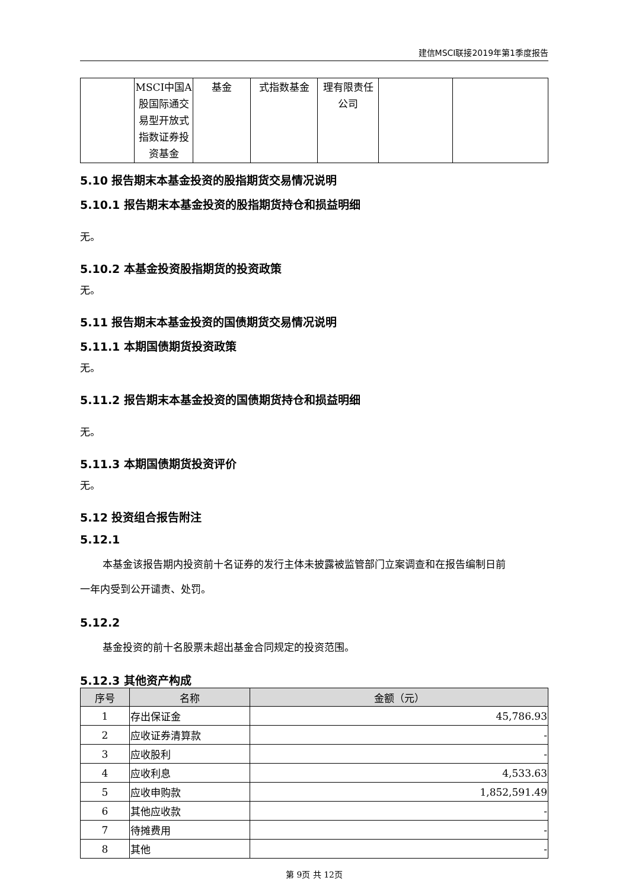建信MSCI联接2019年第1季度报告
| | MSCI中国A股国际通交易型开放式指数证券投资基金 | 基金 | 式指数基金 | 理有限责任公司 | | |
5.10 报告期末本基金投资的股指期货交易情况说明
5.10.1 报告期末本基金投资的股指期货持仓和损益明细
无。
5.10.2 本基金投资股指期货的投资政策
无。
5.11 报告期末本基金投资的国债期货交易情况说明
5.11.1 本期国债期货投资政策
无。
5.11.2 报告期末本基金投资的国债期货持仓和损益明细
无。
5.11.3 本期国债期货投资评价
无。
5.12 投资组合报告附注
5.12.1
本基金该报告期内投资前十名证券的发行主体未披露被监管部门立案调查和在报告编制日前
一年内受到公开谴责、处罚。
5.12.2
基金投资的前十名股票未超出基金合同规定的投资范围。
5.12.3 其他资产构成
| 序号 | 名称 | 金额（元） |
| --- | --- | --- |
| 1 | 存出保证金 | 45,786.93 |
| 2 | 应收证券清算款 | - |
| 3 | 应收股利 | - |
| 4 | 应收利息 | 4,533.63 |
| 5 | 应收申购款 | 1,852,591.49 |
| 6 | 其他应收款 | - |
| 7 | 待摊费用 | - |
| 8 | 其他 | - |
第 9页 共 12页